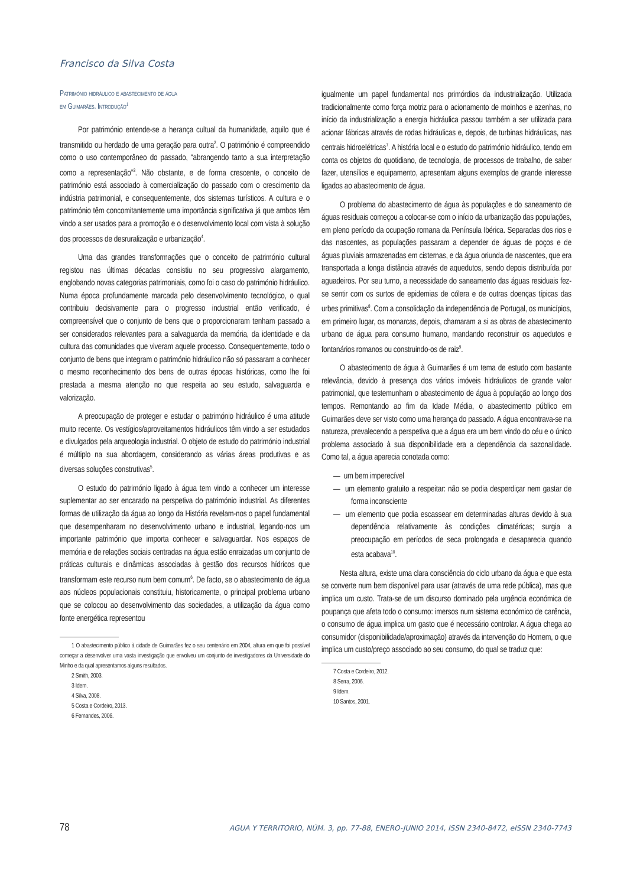Francisco da Silva Costa
Património hidráulico e abastecimento de água
em Guimarães. Introdução<sup>1</sup>
Por património entende-se a herança cultual da humanidade, aquilo que é transmitido ou herdado de uma geração para outra<sup>2</sup>. O património é compreendido como o uso contemporâneo do passado, “abrangendo tanto a sua interpretação como a representação”<sup>3</sup>. Não obstante, e de forma crescente, o conceito de património está associado à comercialização do passado com o crescimento da indústria patrimonial, e consequentemente, dos sistemas turísticos. A cultura e o património têm concomitantemente uma importância significativa já que ambos têm vindo a ser usados para a promoção e o desenvolvimento local com vista à solução dos processos de desruralização e urbanização<sup>4</sup>.
Uma das grandes transformações que o conceito de património cultural registou nas últimas décadas consistiu no seu progressivo alargamento, englobando novas categorias patrimoniais, como foi o caso do património hidráulico. Numa época profundamente marcada pelo desenvolvimento tecnológico, o qual contribuiu decisivamente para o progresso industrial então verificado, é compreensível que o conjunto de bens que o proporcionaram tenham passado a ser considerados relevantes para a salvaguarda da memória, da identidade e da cultura das comunidades que viveram aquele processo. Consequentemente, todo o conjunto de bens que integram o património hidráulico não só passaram a conhecer o mesmo reconhecimento dos bens de outras épocas históricas, como lhe foi prestada a mesma atenção no que respeita ao seu estudo, salvaguarda e valorização.
A preocupação de proteger e estudar o património hidráulico é uma atitude muito recente. Os vestígios/aproveitamentos hidráulicos têm vindo a ser estudados e divulgados pela arqueologia industrial. O objeto de estudo do património industrial é múltiplo na sua abordagem, considerando as várias áreas produtivas e as diversas soluções construtivas<sup>5</sup>.
O estudo do património ligado à água tem vindo a conhecer um interesse suplementar ao ser encarado na perspetiva do património industrial. As diferentes formas de utilização da água ao longo da História revelam-nos o papel fundamental que desempenharam no desenvolvimento urbano e industrial, legando-nos um importante património que importa conhecer e salvaguardar. Nos espaços de memória e de relações sociais centradas na água estão enraizadas um conjunto de práticas culturais e dinâmicas associadas à gestão dos recursos hídricos que transformam este recurso num bem comum<sup>6</sup>. De facto, se o abastecimento de água aos núcleos populacionais constituiu, historicamente, o principal problema urbano que se colocou ao desenvolvimento das sociedades, a utilização da água como fonte energética representou
1 O abastecimento público à cidade de Guimarães fez o seu centenário em 2004, altura em que foi possível começar a desenvolver uma vasta investigação que envolveu um conjunto de investigadores da Universidade do Minho e da qual apresentamos alguns resultados.
2 Smith, 2003.
3 Idem.
4 Silva, 2008.
5 Costa e Cordeiro, 2013.
6 Fernandes, 2006.
igualmente um papel fundamental nos primórdios da industrialização. Utilizada tradicionalmente como força motriz para o acionamento de moinhos e azenhas, no início da industrialização a energia hidráulica passou também a ser utilizada para acionar fábricas através de rodas hidráulicas e, depois, de turbinas hidráulicas, nas centrais hidroelétricas<sup>7</sup>. A história local e o estudo do património hidráulico, tendo em conta os objetos do quotidiano, de tecnologia, de processos de trabalho, de saber fazer, utensílios e equipamento, apresentam alguns exemplos de grande interesse ligados ao abastecimento de água.
O problema do abastecimento de água às populações e do saneamento de águas residuais começou a colocar-se com o início da urbanização das populações, em pleno período da ocupação romana da Península Ibérica. Separadas dos rios e das nascentes, as populações passaram a depender de águas de poços e de águas pluviais armazenadas em cisternas, e da água oriunda de nascentes, que era transportada a longa distância através de aquedutos, sendo depois distribuída por aguadeiros. Por seu turno, a necessidade do saneamento das águas residuais fez-se sentir com os surtos de epidemias de cólera e de outras doenças típicas das urbes primitivas<sup>8</sup>. Com a consolidação da independência de Portugal, os municípios, em primeiro lugar, os monarcas, depois, chamaram a si as obras de abastecimento urbano de água para consumo humano, mandando reconstruir os aquedutos e fontanários romanos ou construindo-os de raiz<sup>9</sup>.
O abastecimento de água à Guimarães é um tema de estudo com bastante relevância, devido à presença dos vários imóveis hidráulicos de grande valor patrimonial, que testemunham o abastecimento de água à população ao longo dos tempos. Remontando ao fim da Idade Média, o abastecimento público em Guimarães deve ser visto como uma herança do passado. A água encontrava-se na natureza, prevalecendo a perspetiva que a água era um bem vindo do céu e o único problema associado à sua disponibilidade era a dependência da sazonalidade. Como tal, a água aparecia conotada como:
— um bem imperecível
— um elemento gratuito a respeitar: não se podia desperdiçar nem gastar de forma inconsciente
— um elemento que podia escassear em determinadas alturas devido à sua dependência relativamente às condições climatéricas; surgia a preocupação em períodos de seca prolongada e desaparecia quando esta acabava<sup>10</sup>.
Nesta altura, existe uma clara consciência do ciclo urbano da água e que esta se converte num bem disponível para usar (através de uma rede pública), mas que implica um custo. Trata-se de um discurso dominado pela urgência económica de poupança que afeta todo o consumo: imersos num sistema económico de carência, o consumo de água implica um gasto que é necessário controlar. A água chega ao consumidor (disponibilidade/aproximação) através da intervenção do Homem, o que implica um custo/preço associado ao seu consumo, do qual se traduz que:
7 Costa e Cordeiro, 2012.
8 Serra, 2006.
9 Idem.
10 Santos, 2001.
78 AGUA Y TERRITORIO, NÚM. 3, pp. 77-88, ENERO-JUNIO 2014, ISSN 2340-8472, eISSN 2340-7743